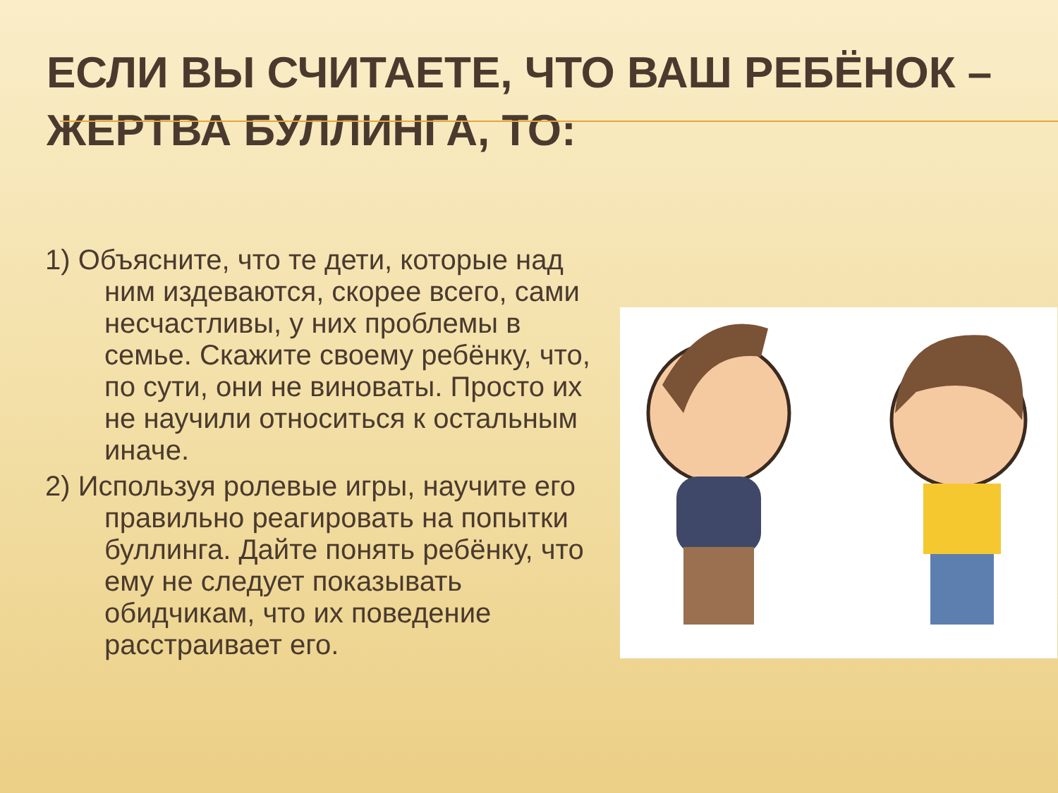ЕСЛИ ВЫ СЧИТАЕТЕ, ЧТО ВАШ РЕБЁНОК – ЖЕРТВА БУЛЛИНГА, ТО:
1) Объясните, что те дети, которые над ним издеваются, скорее всего, сами несчастливы, у них проблемы в семье. Скажите своему ребёнку, что, по сути, они не виноваты. Просто их не научили относиться к остальным иначе.
2) Используя ролевые игры, научите его правильно реагировать на попытки буллинга. Дайте понять ребёнку, что ему не следует показывать обидчикам, что их поведение расстраивает его.